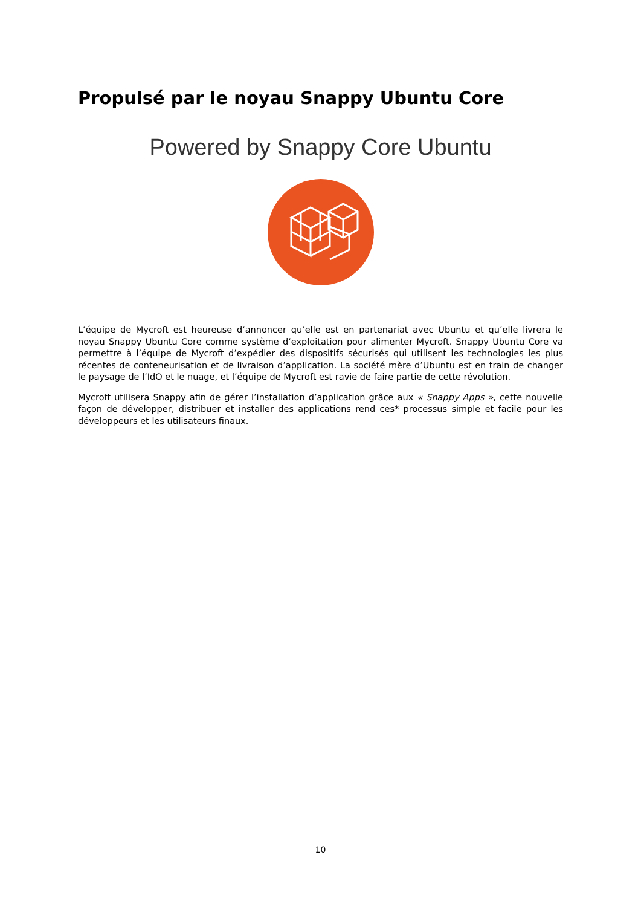Propulsé par le noyau Snappy Ubuntu Core
Powered by Snappy Core Ubuntu
L’équipe de Mycroft est heureuse d’annoncer qu’elle est en partenariat avec Ubuntu et qu’elle livrera le noyau Snappy Ubuntu Core comme système d’exploitation pour alimenter Mycroft. Snappy Ubuntu Core va permettre à l’équipe de Mycroft d’expédier des dispositifs sécurisés qui utilisent les technologies les plus récentes de conteneurisation et de livraison d’application. La société mère d’Ubuntu est en train de changer le paysage de l’IdO et le nuage, et l’équipe de Mycroft est ravie de faire partie de cette révolution.
Mycroft utilisera Snappy afin de gérer l’installation d’application grâce aux « Snappy Apps », cette nouvelle façon de développer, distribuer et installer des applications rend ces* processus simple et facile pour les développeurs et les utilisateurs finaux.
10